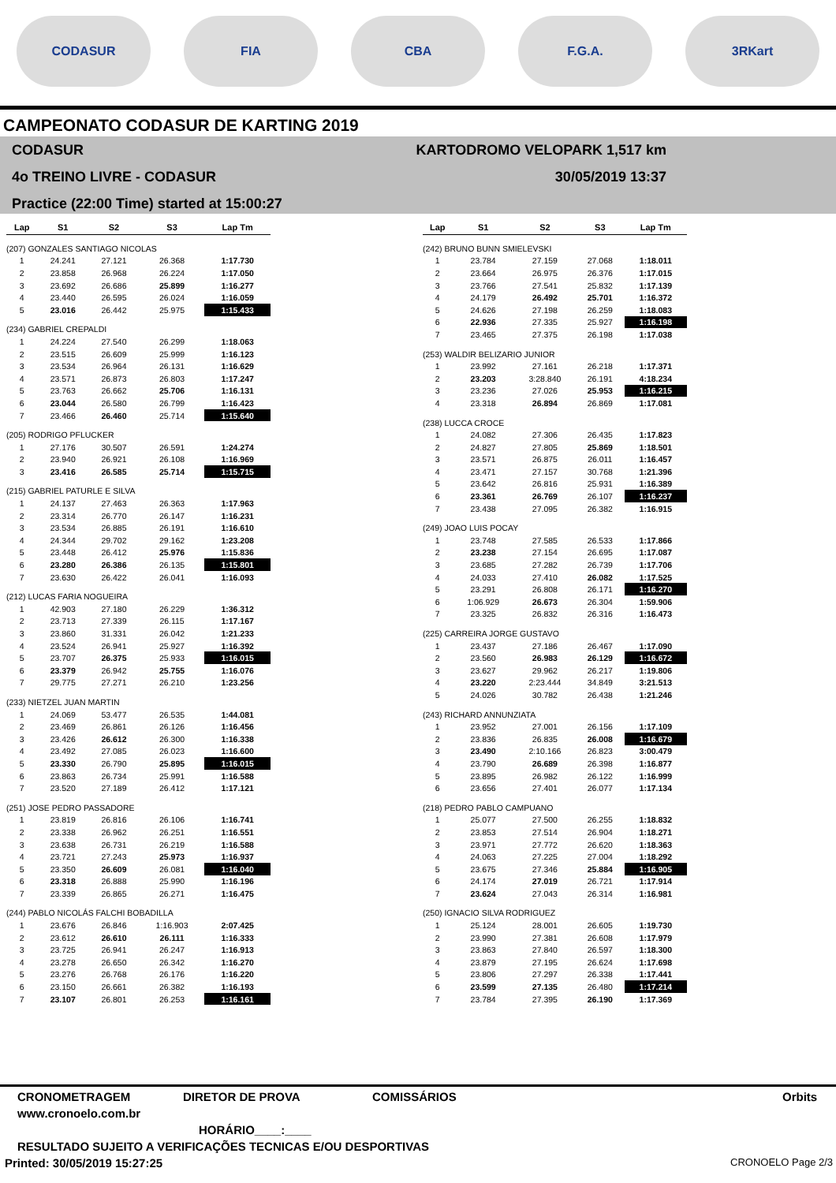CODASUR FIA CBA F.G.A. 3RKart
CAMPEONATO CODASUR DE KARTING 2019
CODASUR
4o TREINO LIVRE - CODASUR
Practice (22:00 Time) started at 15:00:27
KARTODROMO VELOPARK 1,517 km
30/05/2019 13:37
| Lap | S1 | S2 | S3 | Lap Tm |
| --- | --- | --- | --- | --- |
| (207) GONZALES SANTIAGO NICOLAS | | | | |
| 1 | 24.241 | 27.121 | 26.368 | 1:17.730 |
| 2 | 23.858 | 26.968 | 26.224 | 1:17.050 |
| 3 | 23.692 | 26.686 | 25.899 | 1:16.277 |
| 4 | 23.440 | 26.595 | 26.024 | 1:16.059 |
| 5 | 23.016 | 26.442 | 25.975 | 1:15.433 |
| (234) GABRIEL CREPALDI | | | | |
| 1 | 24.224 | 27.540 | 26.299 | 1:18.063 |
| 2 | 23.515 | 26.609 | 25.999 | 1:16.123 |
| 3 | 23.534 | 26.964 | 26.131 | 1:16.629 |
| 4 | 23.571 | 26.873 | 26.803 | 1:17.247 |
| 5 | 23.763 | 26.662 | 25.706 | 1:16.131 |
| 6 | 23.044 | 26.580 | 26.799 | 1:16.423 |
| 7 | 23.466 | 26.460 | 25.714 | 1:15.640 |
| (205) RODRIGO PFLUCKER | | | | |
| 1 | 27.176 | 30.507 | 26.591 | 1:24.274 |
| 2 | 23.940 | 26.921 | 26.108 | 1:16.969 |
| 3 | 23.416 | 26.585 | 25.714 | 1:15.715 |
| (215) GABRIEL PATURLE E SILVA | | | | |
| 1 | 24.137 | 27.463 | 26.363 | 1:17.963 |
| 2 | 23.314 | 26.770 | 26.147 | 1:16.231 |
| 3 | 23.534 | 26.885 | 26.191 | 1:16.610 |
| 4 | 24.344 | 29.702 | 29.162 | 1:23.208 |
| 5 | 23.448 | 26.412 | 25.976 | 1:15.836 |
| 6 | 23.280 | 26.386 | 26.135 | 1:15.801 |
| 7 | 23.630 | 26.422 | 26.041 | 1:16.093 |
| (212) LUCAS FARIA NOGUEIRA | | | | |
| 1 | 42.903 | 27.180 | 26.229 | 1:36.312 |
| 2 | 23.713 | 27.339 | 26.115 | 1:17.167 |
| 3 | 23.860 | 31.331 | 26.042 | 1:21.233 |
| 4 | 23.524 | 26.941 | 25.927 | 1:16.392 |
| 5 | 23.707 | 26.375 | 25.933 | 1:16.015 |
| 6 | 23.379 | 26.942 | 25.755 | 1:16.076 |
| 7 | 29.775 | 27.271 | 26.210 | 1:23.256 |
| (233) NIETZEL JUAN MARTIN | | | | |
| 1 | 24.069 | 53.477 | 26.535 | 1:44.081 |
| 2 | 23.469 | 26.861 | 26.126 | 1:16.456 |
| 3 | 23.426 | 26.612 | 26.300 | 1:16.338 |
| 4 | 23.492 | 27.085 | 26.023 | 1:16.600 |
| 5 | 23.330 | 26.790 | 25.895 | 1:16.015 |
| 6 | 23.863 | 26.734 | 25.991 | 1:16.588 |
| 7 | 23.520 | 27.189 | 26.412 | 1:17.121 |
| (251) JOSE PEDRO PASSADORE | | | | |
| 1 | 23.819 | 26.816 | 26.106 | 1:16.741 |
| 2 | 23.338 | 26.962 | 26.251 | 1:16.551 |
| 3 | 23.638 | 26.731 | 26.219 | 1:16.588 |
| 4 | 23.721 | 27.243 | 25.973 | 1:16.937 |
| 5 | 23.350 | 26.609 | 26.081 | 1:16.040 |
| 6 | 23.318 | 26.888 | 25.990 | 1:16.196 |
| 7 | 23.339 | 26.865 | 26.271 | 1:16.475 |
| (244) PABLO NICOLÁS FALCHI BOBADILLA | | | | |
| 1 | 23.676 | 26.846 | 1:16.903 | 2:07.425 |
| 2 | 23.612 | 26.610 | 26.111 | 1:16.333 |
| 3 | 23.725 | 26.941 | 26.247 | 1:16.913 |
| 4 | 23.278 | 26.650 | 26.342 | 1:16.270 |
| 5 | 23.276 | 26.768 | 26.176 | 1:16.220 |
| 6 | 23.150 | 26.661 | 26.382 | 1:16.193 |
| 7 | 23.107 | 26.801 | 26.253 | 1:16.161 |
| Lap | S1 | S2 | S3 | Lap Tm |
| --- | --- | --- | --- | --- |
| (242) BRUNO BUNN SMIELEVSKI | | | | |
| 1 | 23.784 | 27.159 | 27.068 | 1:18.011 |
| 2 | 23.664 | 26.975 | 26.376 | 1:17.015 |
| 3 | 23.766 | 27.541 | 25.832 | 1:17.139 |
| 4 | 24.179 | 26.492 | 25.701 | 1:16.372 |
| 5 | 24.626 | 27.198 | 26.259 | 1:18.083 |
| 6 | 22.936 | 27.335 | 25.927 | 1:16.198 |
| 7 | 23.465 | 27.375 | 26.198 | 1:17.038 |
| (253) WALDIR BELIZARIO JUNIOR | | | | |
| 1 | 23.992 | 27.161 | 26.218 | 1:17.371 |
| 2 | 23.203 | 3:28.840 | 26.191 | 4:18.234 |
| 3 | 23.236 | 27.026 | 25.953 | 1:16.215 |
| 4 | 23.318 | 26.894 | 26.869 | 1:17.081 |
| (238) LUCCA CROCE | | | | |
| 1 | 24.082 | 27.306 | 26.435 | 1:17.823 |
| 2 | 24.827 | 27.805 | 25.869 | 1:18.501 |
| 3 | 23.571 | 26.875 | 26.011 | 1:16.457 |
| 4 | 23.471 | 27.157 | 30.768 | 1:21.396 |
| 5 | 23.642 | 26.816 | 25.931 | 1:16.389 |
| 6 | 23.361 | 26.769 | 26.107 | 1:16.237 |
| 7 | 23.438 | 27.095 | 26.382 | 1:16.915 |
| (249) JOAO LUIS POCAY | | | | |
| 1 | 23.748 | 27.585 | 26.533 | 1:17.866 |
| 2 | 23.238 | 27.154 | 26.695 | 1:17.087 |
| 3 | 23.685 | 27.282 | 26.739 | 1:17.706 |
| 4 | 24.033 | 27.410 | 26.082 | 1:17.525 |
| 5 | 23.291 | 26.808 | 26.171 | 1:16.270 |
| 6 | 1:06.929 | 26.673 | 26.304 | 1:59.906 |
| 7 | 23.325 | 26.832 | 26.316 | 1:16.473 |
| (225) CARREIRA JORGE GUSTAVO | | | | |
| 1 | 23.437 | 27.186 | 26.467 | 1:17.090 |
| 2 | 23.560 | 26.983 | 26.129 | 1:16.672 |
| 3 | 23.627 | 29.962 | 26.217 | 1:19.806 |
| 4 | 23.220 | 2:23.444 | 34.849 | 3:21.513 |
| 5 | 24.026 | 30.782 | 26.438 | 1:21.246 |
| (243) RICHARD ANNUNZIATA | | | | |
| 1 | 23.952 | 27.001 | 26.156 | 1:17.109 |
| 2 | 23.836 | 26.835 | 26.008 | 1:16.679 |
| 3 | 23.490 | 2:10.166 | 26.823 | 3:00.479 |
| 4 | 23.790 | 26.689 | 26.398 | 1:16.877 |
| 5 | 23.895 | 26.982 | 26.122 | 1:16.999 |
| 6 | 23.656 | 27.401 | 26.077 | 1:17.134 |
| (218) PEDRO PABLO CAMPUANO | | | | |
| 1 | 25.077 | 27.500 | 26.255 | 1:18.832 |
| 2 | 23.853 | 27.514 | 26.904 | 1:18.271 |
| 3 | 23.971 | 27.772 | 26.620 | 1:18.363 |
| 4 | 24.063 | 27.225 | 27.004 | 1:18.292 |
| 5 | 23.675 | 27.346 | 25.884 | 1:16.905 |
| 6 | 24.174 | 27.019 | 26.721 | 1:17.914 |
| 7 | 23.624 | 27.043 | 26.314 | 1:16.981 |
| (250) IGNACIO SILVA RODRIGUEZ | | | | |
| 1 | 25.124 | 28.001 | 26.605 | 1:19.730 |
| 2 | 23.990 | 27.381 | 26.608 | 1:17.979 |
| 3 | 23.863 | 27.840 | 26.597 | 1:18.300 |
| 4 | 23.879 | 27.195 | 26.624 | 1:17.698 |
| 5 | 23.806 | 27.297 | 26.338 | 1:17.441 |
| 6 | 23.599 | 27.135 | 26.480 | 1:17.214 |
| 7 | 23.784 | 27.395 | 26.190 | 1:17.369 |
CRONOMETRAGEM DIRETOR DE PROVA COMISSÁRIOS Orbits
www.cronoelo.com.br
HORÁRIO____:____
RESULTADO SUJEITO A VERIFICAÇÕES TECNICAS E/OU DESPORTIVAS
Printed: 30/05/2019 15:27:25 CRONOELO Page 2/3